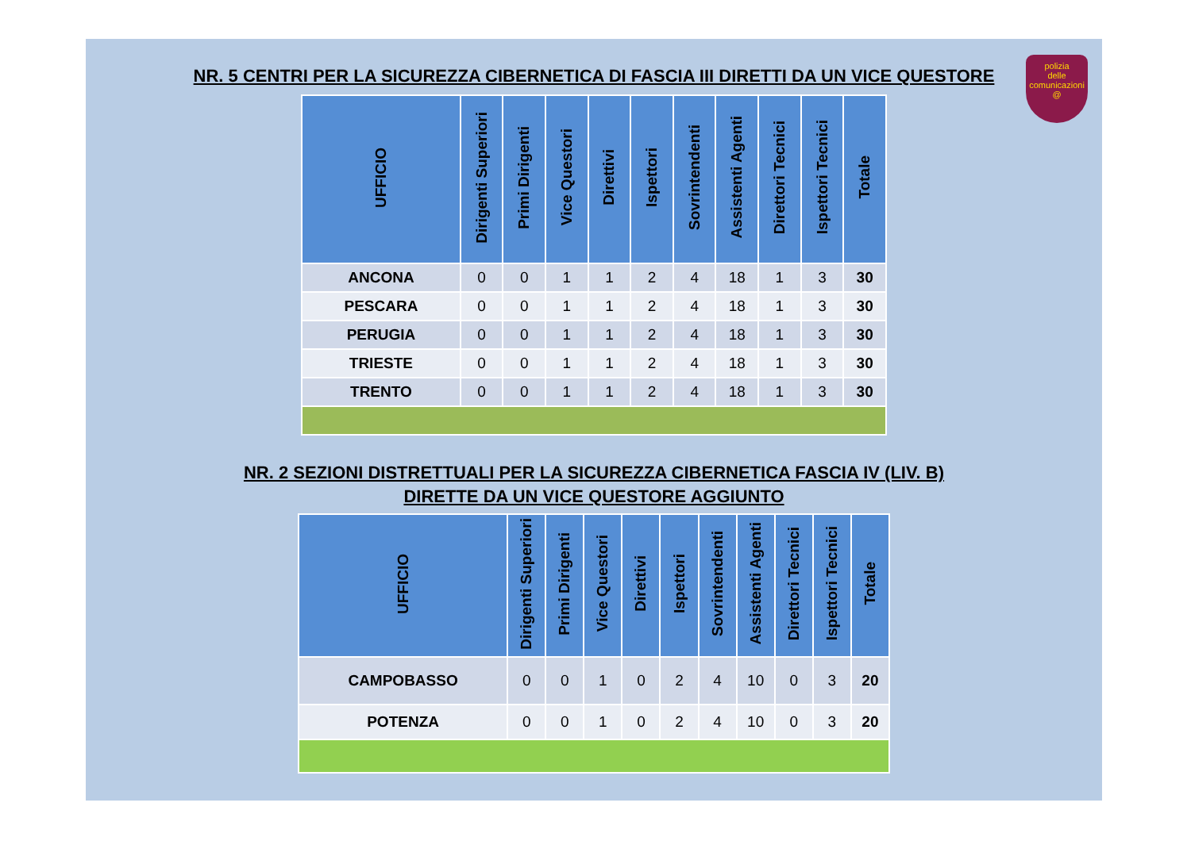polizia
delle comunicazioni
@
NR. 5 CENTRI PER LA SICUREZZA CIBERNETICA DI FASCIA III DIRETTI DA UN VICE QUESTORE
| UFFICIO | Dirigenti Superiori | Primi Dirigenti | Vice Questori | Direttivi | Ispettori | Sovrintendenti | Assistenti Agenti | Direttori Tecnici | Ispettori Tecnici | Totale |
| --- | --- | --- | --- | --- | --- | --- | --- | --- | --- | --- |
| ANCONA | 0 | 0 | 1 | 1 | 2 | 4 | 18 | 1 | 3 | 30 |
| PESCARA | 0 | 0 | 1 | 1 | 2 | 4 | 18 | 1 | 3 | 30 |
| PERUGIA | 0 | 0 | 1 | 1 | 2 | 4 | 18 | 1 | 3 | 30 |
| TRIESTE | 0 | 0 | 1 | 1 | 2 | 4 | 18 | 1 | 3 | 30 |
| TRENTO | 0 | 0 | 1 | 1 | 2 | 4 | 18 | 1 | 3 | 30 |
NR. 2 SEZIONI DISTRETTUALI PER LA SICUREZZA CIBERNETICA FASCIA IV (LIV. B)
DIRETTE DA UN VICE QUESTORE AGGIUNTO
| UFFICIO | Dirigenti Superiori | Primi Dirigenti | Vice Questori | Direttivi | Ispettori | Sovrintendenti | Assistenti Agenti | Direttori Tecnici | Ispettori Tecnici | Totale |
| --- | --- | --- | --- | --- | --- | --- | --- | --- | --- | --- |
| CAMPOBASSO | 0 | 0 | 1 | 0 | 2 | 4 | 10 | 0 | 3 | 20 |
| POTENZA | 0 | 0 | 1 | 0 | 2 | 4 | 10 | 0 | 3 | 20 |